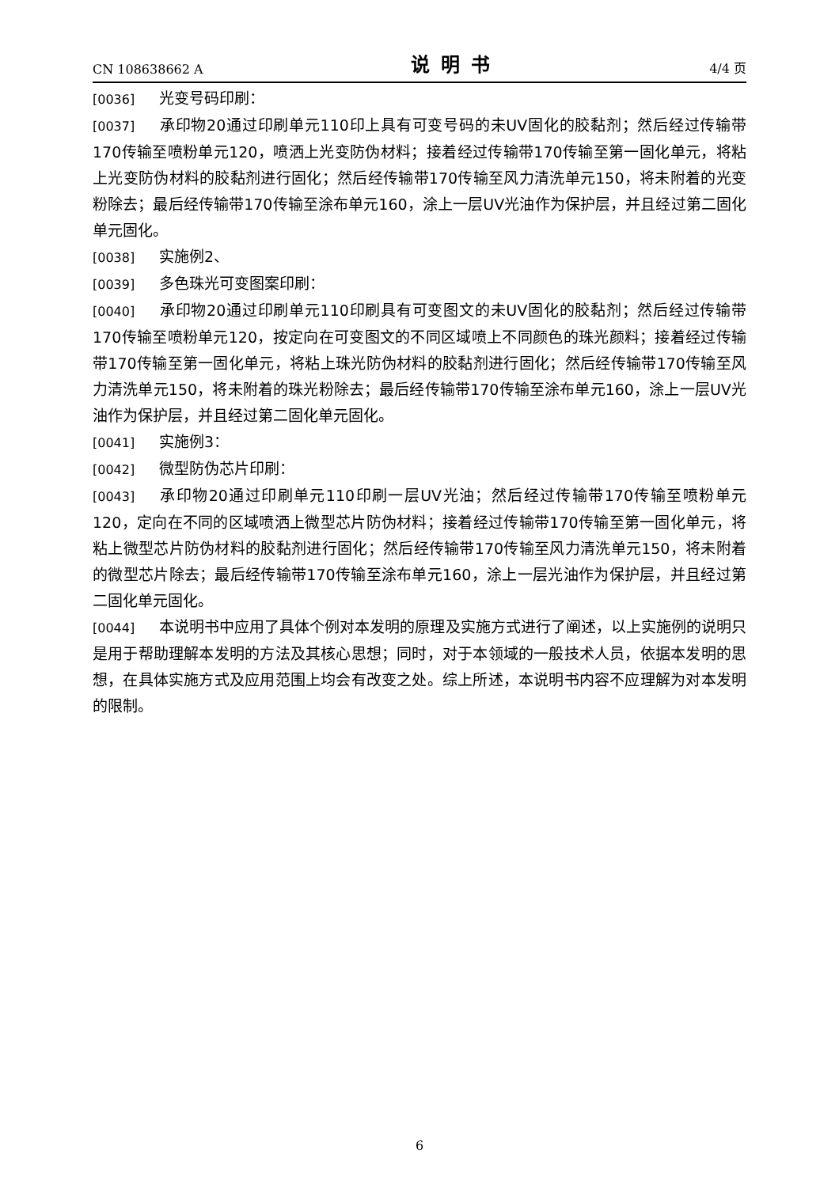CN 108638662 A 说明书 4/4 页
[0036] 光变号码印刷：
[0037] 承印物20通过印刷单元110印上具有可变号码的未UV固化的胶黏剂；然后经过传输带170传输至喷粉单元120，喷洒上光变防伪材料；接着经过传输带170传输至第一固化单元，将粘上光变防伪材料的胶黏剂进行固化；然后经传输带170传输至风力清洗单元150，将未附着的光变粉除去；最后经传输带170传输至涂布单元160，涂上一层UV光油作为保护层，并且经过第二固化单元固化。
[0038] 实施例2、
[0039] 多色珠光可变图案印刷：
[0040] 承印物20通过印刷单元110印刷具有可变图文的未UV固化的胶黏剂；然后经过传输带170传输至喷粉单元120，按定向在可变图文的不同区域喷上不同颜色的珠光颜料；接着经过传输带170传输至第一固化单元，将粘上珠光防伪材料的胶黏剂进行固化；然后经传输带170传输至风力清洗单元150，将未附着的珠光粉除去；最后经传输带170传输至涂布单元160，涂上一层UV光油作为保护层，并且经过第二固化单元固化。
[0041] 实施例3：
[0042] 微型防伪芯片印刷：
[0043] 承印物20通过印刷单元110印刷一层UV光油；然后经过传输带170传输至喷粉单元120，定向在不同的区域喷洒上微型芯片防伪材料；接着经过传输带170传输至第一固化单元，将粘上微型芯片防伪材料的胶黏剂进行固化；然后经传输带170传输至风力清洗单元150，将未附着的微型芯片除去；最后经传输带170传输至涂布单元160，涂上一层光油作为保护层，并且经过第二固化单元固化。
[0044] 本说明书中应用了具体个例对本发明的原理及实施方式进行了阐述，以上实施例的说明只是用于帮助理解本发明的方法及其核心思想；同时，对于本领域的一般技术人员，依据本发明的思想，在具体实施方式及应用范围上均会有改变之处。综上所述，本说明书内容不应理解为对本发明的限制。
6